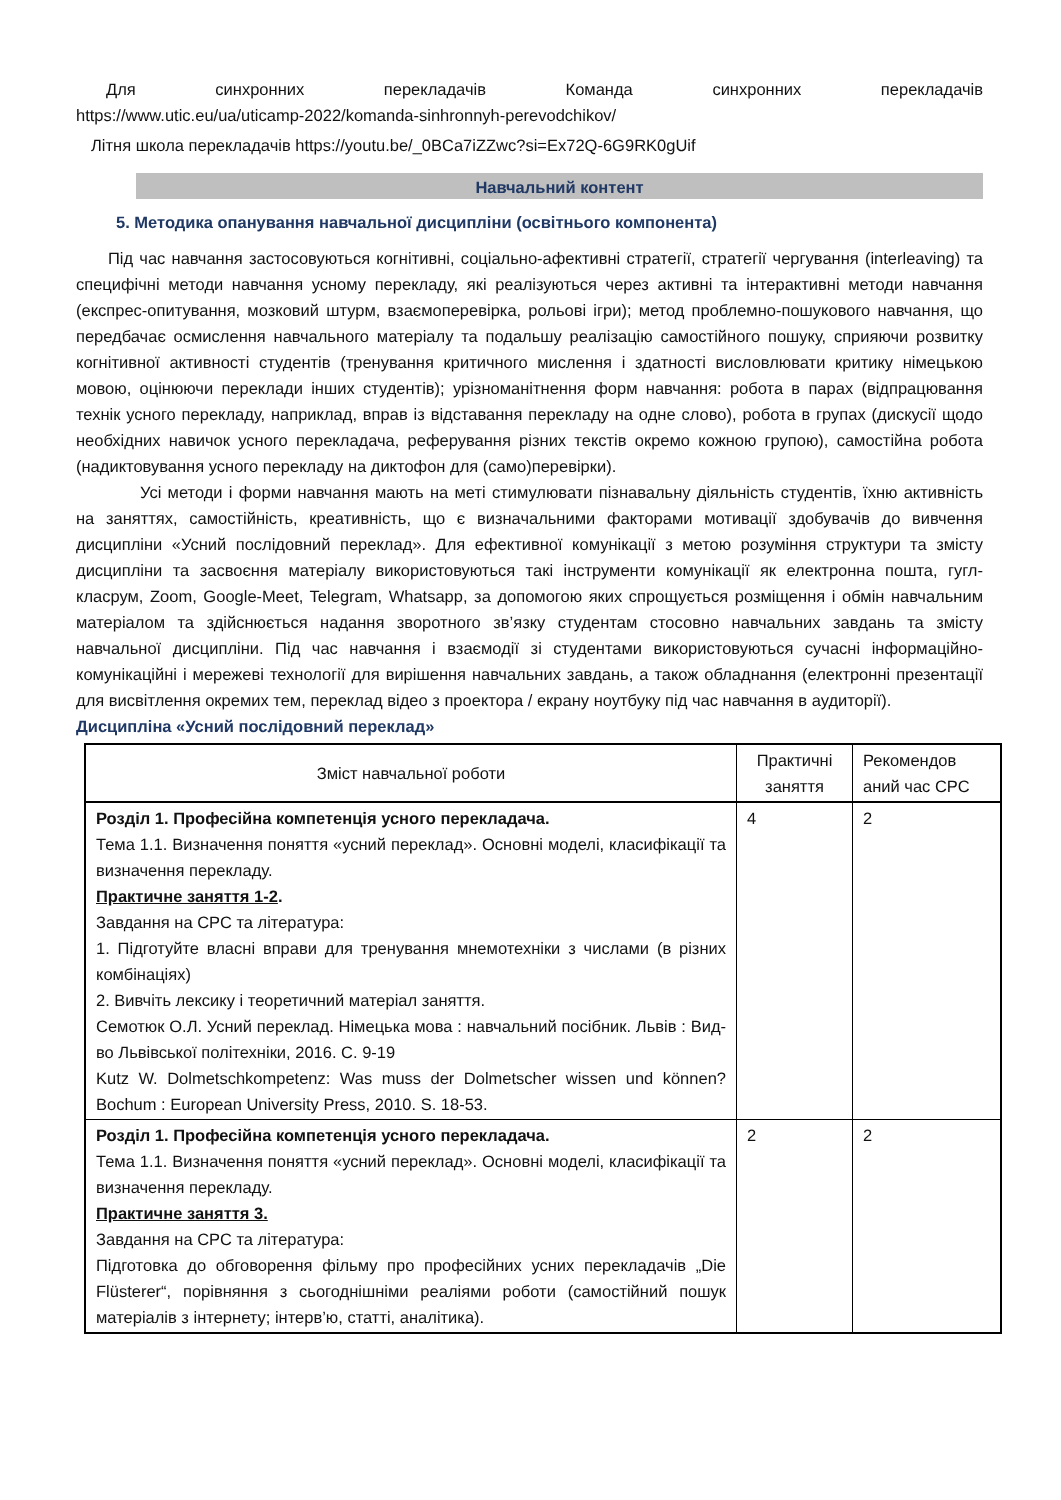Для синхронних перекладачів Команда синхронних перекладачів
https://www.utic.eu/ua/uticamp-2022/komanda-sinhronnyh-perevodchikov/
Літня школа перекладачів https://youtu.be/_0BCa7iZZwc?si=Ex72Q-6G9RK0gUif
Навчальний контент
5. Методика опанування навчальної дисципліни (освітнього компонента)
Під час навчання застосовуються когнітивні, соціально-афективні стратегії, стратегії чергування (interleaving) та специфічні методи навчання усному перекладу, які реалізуються через активні та інтерактивні методи навчання (експрес-опитування, мозковий штурм, взаємоперевірка, рольові ігри); метод проблемно-пошукового навчання, що передбачає осмислення навчального матеріалу та подальшу реалізацію самостійного пошуку, сприяючи розвитку когнітивної активності студентів (тренування критичного мислення і здатності висловлювати критику німецькою мовою, оцінюючи переклади інших студентів); урізноманітнення форм навчання: робота в парах (відпрацювання технік усного перекладу, наприклад, вправ із відставання перекладу на одне слово), робота в групах (дискусії щодо необхідних навичок усного перекладача, реферування різних текстів окремо кожною групою), самостійна робота (надиктовування усного перекладу на диктофон для (само)перевірки).
Усі методи і форми навчання мають на меті стимулювати пізнавальну діяльність студентів, їхню активність на заняттях, самостійність, креативність, що є визначальними факторами мотивації здобувачів до вивчення дисципліни «Усний послідовний переклад». Для ефективної комунікації з метою розуміння структури та змісту дисципліни та засвоєння матеріалу використовуються такі інструменти комунікації як електронна пошта, гугл-класрум, Zoom, Google-Meet, Telegram, Whatsapp, за допомогою яких спрощується розміщення і обмін навчальним матеріалом та здійснюється надання зворотного зв’язку студентам стосовно навчальних завдань та змісту навчальної дисципліни. Під час навчання і взаємодії зі студентами використовуються сучасні інформаційно-комунікаційні і мережеві технології для вирішення навчальних завдань, а також обладнання (електронні презентації для висвітлення окремих тем, переклад відео з проектора / екрану ноутбуку під час навчання в аудиторії).
Дисципліна «Усний послідовний переклад»
| Зміст навчальної роботи | Практичні заняття | Рекомендов аний час СРС |
| --- | --- | --- |
| Розділ 1. Професійна компетенція усного перекладача. Тема 1.1. Визначення поняття «усний переклад». Основні моделі, класифікації та визначення перекладу. Практичне заняття 1-2 . Завдання на СРС та література: 1. Підготуйте власні вправи для тренування мнемотехніки з числами (в різних комбінаціях) 2. Вивчіть лексику і теоретичний матеріал заняття. Семотюк О.Л. Усний переклад. Німецька мова : навчальний посібник. Львів : Вид-во Львівської політехніки, 2016. С. 9-19 Kutz W. Dolmetschkompetenz: Was muss der Dolmetscher wissen und können? Bochum : European University Press, 2010. S. 18-53. | 4 | 2 |
| Розділ 1. Професійна компетенція усного перекладача. Тема 1.1. Визначення поняття «усний переклад». Основні моделі, класифікації та визначення перекладу. Практичне заняття 3. Завдання на СРС та література: Підготовка до обговорення фільму про професійних усних перекладачів „Die Flüsterer“, порівняння з сьогоднішніми реаліями роботи (самостійний пошук матеріалів з інтернету; інтерв’ю, статті, аналітика). | 2 | 2 |